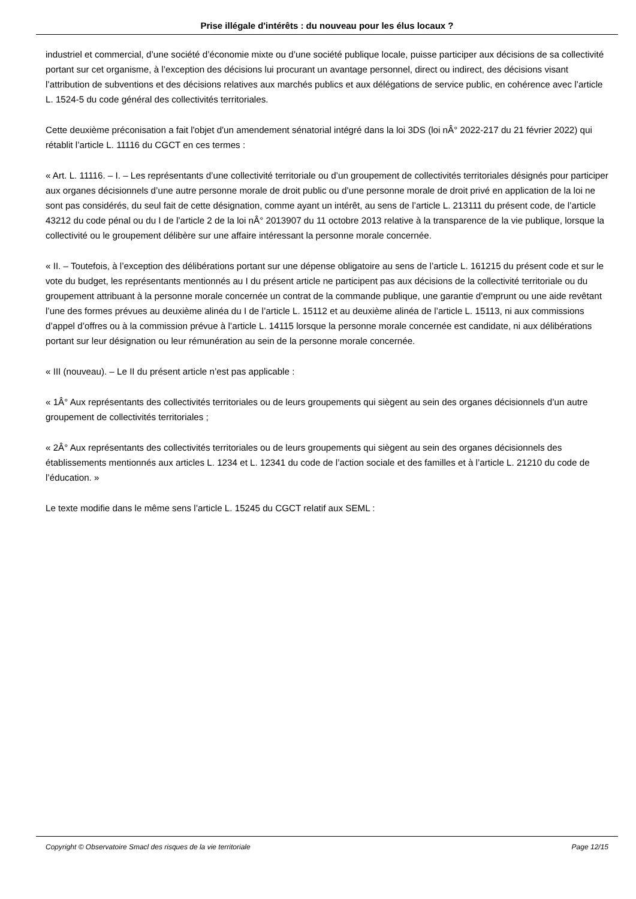Prise illégale d'intérêts : du nouveau pour les élus locaux ?
industriel et commercial, d’une société d’économie mixte ou d’une société publique locale, puisse participer aux décisions de sa collectivité portant sur cet organisme, à l’exception des décisions lui procurant un avantage personnel, direct ou indirect, des décisions visant l’attribution de subventions et des décisions relatives aux marchés publics et aux délégations de service public, en cohérence avec l’article L. 1524-5 du code général des collectivités territoriales.
Cette deuxième préconisation a fait l'objet d'un amendement sénatorial intégré dans la loi 3DS (loi nÂ° 2022-217 du 21 février 2022) qui rétablit l’article L. 11116 du CGCT en ces termes :
« Art. L. 11116. – I. – Les représentants d’une collectivité territoriale ou d’un groupement de collectivités territoriales désignés pour participer aux organes décisionnels d’une autre personne morale de droit public ou d’une personne morale de droit privé en application de la loi ne sont pas considérés, du seul fait de cette désignation, comme ayant un intérêt, au sens de l’article L. 213111 du présent code, de l’article 43212 du code pénal ou du I de l’article 2 de la loi nÂ° 2013907 du 11 octobre 2013 relative à la transparence de la vie publique, lorsque la collectivité ou le groupement délibère sur une affaire intéressant la personne morale concernée.
« II. – Toutefois, à l’exception des délibérations portant sur une dépense obligatoire au sens de l’article L. 161215 du présent code et sur le vote du budget, les représentants mentionnés au I du présent article ne participent pas aux décisions de la collectivité territoriale ou du groupement attribuant à la personne morale concernée un contrat de la commande publique, une garantie d’emprunt ou une aide revêtant l’une des formes prévues au deuxième alinéa du I de l’article L. 15112 et au deuxième alinéa de l’article L. 15113, ni aux commissions d’appel d’offres ou à la commission prévue à l’article L. 14115 lorsque la personne morale concernée est candidate, ni aux délibérations portant sur leur désignation ou leur rémunération au sein de la personne morale concernée.
« III (nouveau). – Le II du présent article n’est pas applicable :
« 1Â° Aux représentants des collectivités territoriales ou de leurs groupements qui siègent au sein des organes décisionnels d’un autre groupement de collectivités territoriales ;
« 2Â° Aux représentants des collectivités territoriales ou de leurs groupements qui siègent au sein des organes décisionnels des établissements mentionnés aux articles L. 1234 et L. 12341 du code de l’action sociale et des familles et à l’article L. 21210 du code de l’éducation. »
Le texte modifie dans le même sens l’article L. 15245 du CGCT relatif aux SEML :
Copyright © Observatoire Smacl des risques de la vie territoriale Page 12/15